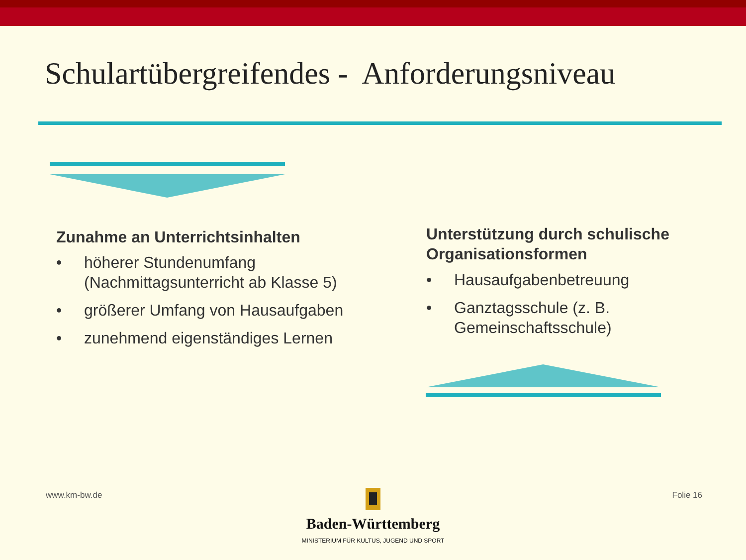Schulartübergreifendes - Anforderungsniveau
Zunahme an Unterrichtsinhalten
• höherer Stundenumfang (Nachmittagsunterricht ab Klasse 5)
• größerer Umfang von Hausaufgaben
• zunehmend eigenständiges Lernen
Unterstützung durch schulische Organisationsformen
• Hausaufgabenbetreuung
• Ganztagsschule (z. B. Gemeinschaftsschule)
www.km-bw.de Folie 16
Baden-Württemberg
MINISTERIUM FÜR KULTUS, JUGEND UND SPORT